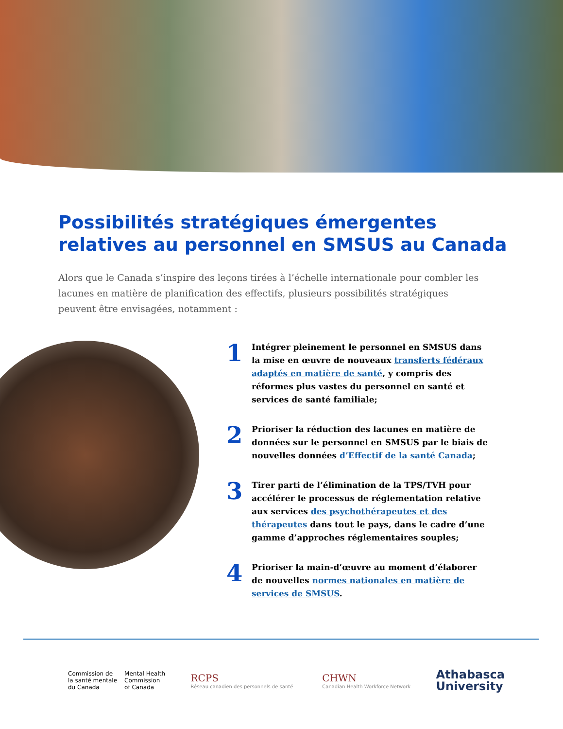Possibilités stratégiques émergentes relatives au personnel en SMSUS au Canada
Alors que le Canada s’inspire des leçons tirées à l’échelle internationale pour combler les lacunes en matière de planification des effectifs, plusieurs possibilités stratégiques peuvent être envisagées, notamment :
1 Intégrer pleinement le personnel en SMSUS dans la mise en œuvre de nouveaux transferts fédéraux adaptés en matière de santé, y compris des réformes plus vastes du personnel en santé et services de santé familiale;
2 Prioriser la réduction des lacunes en matière de données sur le personnel en SMSUS par le biais de nouvelles données d’Effectif de la santé Canada;
3 Tirer parti de l’élimination de la TPS/TVH pour accélérer le processus de réglementation relative aux services des psychothérapeutes et des thérapeutes dans tout le pays, dans le cadre d’une gamme d’approches réglementaires souples;
4 Prioriser la main-d’œuvre au moment d’élaborer de nouvelles normes nationales en matière de services de SMSUS.
Commission de
la santé mentale
du Canada
Mental Health
Commission
of Canada
RCPS
Réseau canadien des personnels de santé
CHWN
Canadian Health Workforce Network
Athabasca
University